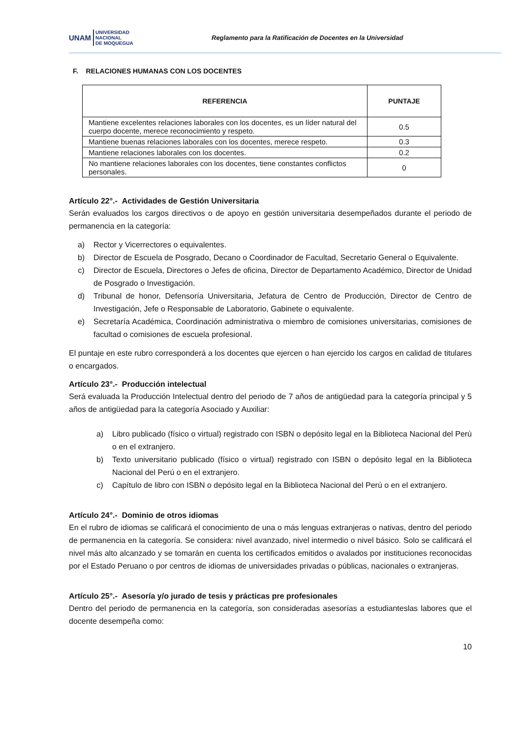UNAM UNIVERSIDAD
NACIONAL
DE MOQUEGUA
Reglamento para la Ratificación de Docentes en la Universidad
F. RELACIONES HUMANAS CON LOS DOCENTES
| REFERENCIA | PUNTAJE |
| --- | --- |
| Mantiene excelentes relaciones laborales con los docentes, es un líder natural del cuerpo docente, merece reconocimiento y respeto. | 0.5 |
| Mantiene buenas relaciones laborales con los docentes, merece respeto. | 0.3 |
| Mantiene relaciones laborales con los docentes. | 0.2 |
| No mantiene relaciones laborales con los docentes, tiene constantes conflictos personales. | 0 |
Artículo 22°.- Actividades de Gestión Universitaria
Serán evaluados los cargos directivos o de apoyo en gestión universitaria desempeñados durante el periodo de permanencia en la categoría:
a) Rector y Vicerrectores o equivalentes.
b) Director de Escuela de Posgrado, Decano o Coordinador de Facultad, Secretario General o Equivalente.
c) Director de Escuela, Directores o Jefes de oficina, Director de Departamento Académico, Director de Unidad de Posgrado o Investigación.
d) Tribunal de honor, Defensoría Universitaria, Jefatura de Centro de Producción, Director de Centro de Investigación, Jefe o Responsable de Laboratorio, Gabinete o equivalente.
e) Secretaría Académica, Coordinación administrativa o miembro de comisiones universitarias, comisiones de facultad o comisiones de escuela profesional.
El puntaje en este rubro corresponderá a los docentes que ejercen o han ejercido los cargos en calidad de titulares o encargados.
Artículo 23°.- Producción intelectual
Será evaluada la Producción Intelectual dentro del periodo de 7 años de antigüedad para la categoría principal y 5 años de antigüedad para la categoría Asociado y Auxiliar:
a) Libro publicado (físico o virtual) registrado con ISBN o depósito legal en la Biblioteca Nacional del Perú o en el extranjero.
b) Texto universitario publicado (físico o virtual) registrado con ISBN o depósito legal en la Biblioteca Nacional del Perú o en el extranjero.
c) Capítulo de libro con ISBN o depósito legal en la Biblioteca Nacional del Perú o en el extranjero.
Artículo 24°.- Dominio de otros idiomas
En el rubro de idiomas se calificará el conocimiento de una o más lenguas extranjeras o nativas, dentro del periodo de permanencia en la categoría. Se considera: nivel avanzado, nivel intermedio o nivel básico. Solo se calificará el nivel más alto alcanzado y se tomarán en cuenta los certificados emitidos o avalados por instituciones reconocidas por el Estado Peruano o por centros de idiomas de universidades privadas o públicas, nacionales o extranjeras.
Artículo 25°.- Asesoría y/o jurado de tesis y prácticas pre profesionales
Dentro del periodo de permanencia en la categoría, son consideradas asesorías a estudianteslas labores que el docente desempeña como:
10